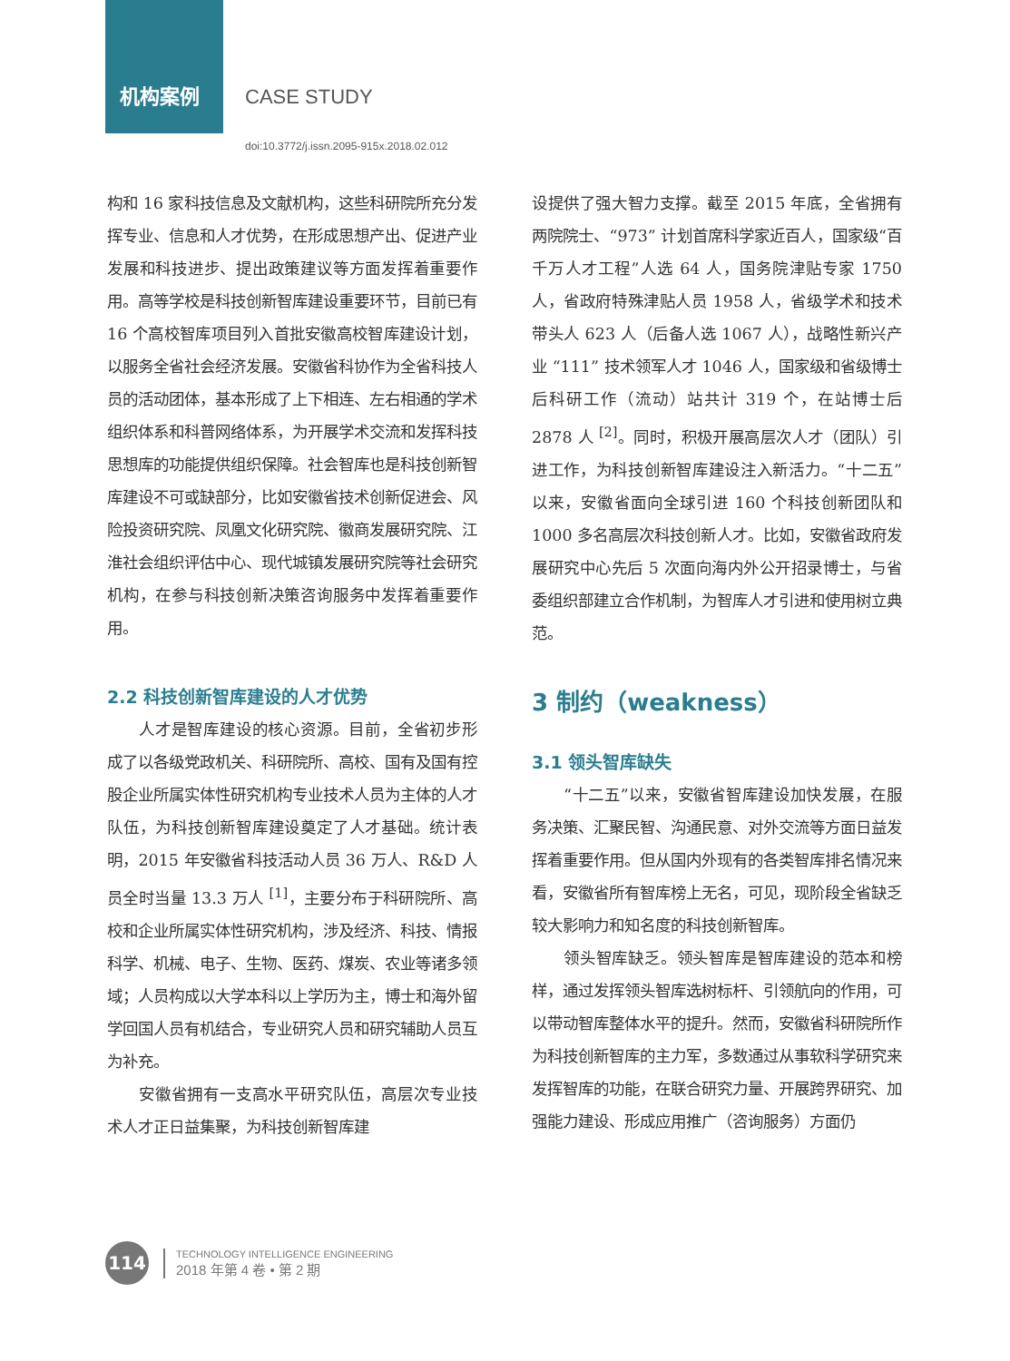机构案例 CASE STUDY
doi:10.3772/j.issn.2095-915x.2018.02.012
构和 16 家科技信息及文献机构，这些科研院所充分发挥专业、信息和人才优势，在形成思想产出、促进产业发展和科技进步、提出政策建议等方面发挥着重要作用。高等学校是科技创新智库建设重要环节，目前已有 16 个高校智库项目列入首批安徽高校智库建设计划，以服务全省社会经济发展。安徽省科协作为全省科技人员的活动团体，基本形成了上下相连、左右相通的学术组织体系和科普网络体系，为开展学术交流和发挥科技思想库的功能提供组织保障。社会智库也是科技创新智库建设不可或缺部分，比如安徽省技术创新促进会、风险投资研究院、凤凰文化研究院、徽商发展研究院、江淮社会组织评估中心、现代城镇发展研究院等社会研究机构，在参与科技创新决策咨询服务中发挥着重要作用。
2.2 科技创新智库建设的人才优势
人才是智库建设的核心资源。目前，全省初步形成了以各级党政机关、科研院所、高校、国有及国有控股企业所属实体性研究机构专业技术人员为主体的人才队伍，为科技创新智库建设奠定了人才基础。统计表明，2015 年安徽省科技活动人员 36 万人、R&D 人员全时当量 13.3 万人 <sup>[1]</sup>，主要分布于科研院所、高校和企业所属实体性研究机构，涉及经济、科技、情报科学、机械、电子、生物、医药、煤炭、农业等诸多领域；人员构成以大学本科以上学历为主，博士和海外留学回国人员有机结合，专业研究人员和研究辅助人员互为补充。
安徽省拥有一支高水平研究队伍，高层次专业技术人才正日益集聚，为科技创新智库建
设提供了强大智力支撑。截至 2015 年底，全省拥有两院院士、“973” 计划首席科学家近百人，国家级“百千万人才工程”人选 64 人，国务院津贴专家 1750 人，省政府特殊津贴人员 1958 人，省级学术和技术带头人 623 人（后备人选 1067 人），战略性新兴产业 “111” 技术领军人才 1046 人，国家级和省级博士后科研工作（流动）站共计 319 个，在站博士后 2878 人 <sup>[2]</sup>。同时，积极开展高层次人才（团队）引进工作，为科技创新智库建设注入新活力。“十二五”以来，安徽省面向全球引进 160 个科技创新团队和 1000 多名高层次科技创新人才。比如，安徽省政府发展研究中心先后 5 次面向海内外公开招录博士，与省委组织部建立合作机制，为智库人才引进和使用树立典范。
3 制约（weakness）
3.1 领头智库缺失
“十二五”以来，安徽省智库建设加快发展，在服务决策、汇聚民智、沟通民意、对外交流等方面日益发挥着重要作用。但从国内外现有的各类智库排名情况来看，安徽省所有智库榜上无名，可见，现阶段全省缺乏较大影响力和知名度的科技创新智库。
领头智库缺乏。领头智库是智库建设的范本和榜样，通过发挥领头智库选树标杆、引领航向的作用，可以带动智库整体水平的提升。然而，安徽省科研院所作为科技创新智库的主力军，多数通过从事软科学研究来发挥智库的功能，在联合研究力量、开展跨界研究、加强能力建设、形成应用推广（咨询服务）方面仍
114
TECHNOLOGY INTELLIGENCE ENGINEERING
2018 年第 4 卷 • 第 2 期